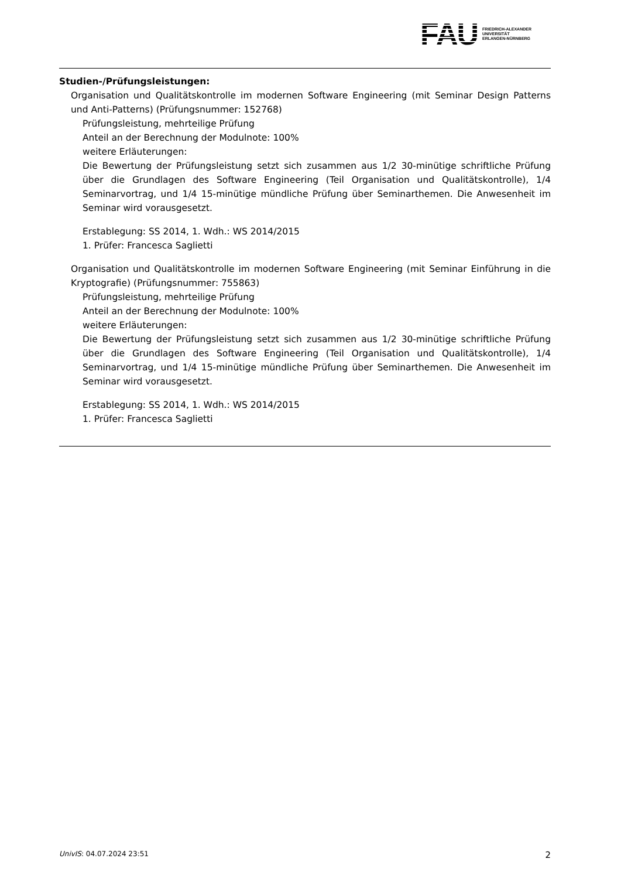FAU
FRIEDRICH-ALEXANDER
UNIVERSITÄT
ERLANGEN-NÜRNBERG
Studien-/Prüfungsleistungen:
Organisation und Qualitätskontrolle im modernen Software Engineering (mit Seminar Design Patterns und Anti-Patterns) (Prüfungsnummer: 152768)
Prüfungsleistung, mehrteilige Prüfung
Anteil an der Berechnung der Modulnote: 100%
weitere Erläuterungen:
Die Bewertung der Prüfungsleistung setzt sich zusammen aus 1/2 30-minütige schriftliche Prüfung über die Grundlagen des Software Engineering (Teil Organisation und Qualitätskontrolle), 1/4 Seminarvortrag, und 1/4 15-minütige mündliche Prüfung über Seminarthemen. Die Anwesenheit im Seminar wird vorausgesetzt.
Erstablegung: SS 2014, 1. Wdh.: WS 2014/2015
1. Prüfer: Francesca Saglietti
Organisation und Qualitätskontrolle im modernen Software Engineering (mit Seminar Einführung in die Kryptografie) (Prüfungsnummer: 755863)
Prüfungsleistung, mehrteilige Prüfung
Anteil an der Berechnung der Modulnote: 100%
weitere Erläuterungen:
Die Bewertung der Prüfungsleistung setzt sich zusammen aus 1/2 30-minütige schriftliche Prüfung über die Grundlagen des Software Engineering (Teil Organisation und Qualitätskontrolle), 1/4 Seminarvortrag, und 1/4 15-minütige mündliche Prüfung über Seminarthemen. Die Anwesenheit im Seminar wird vorausgesetzt.
Erstablegung: SS 2014, 1. Wdh.: WS 2014/2015
1. Prüfer: Francesca Saglietti
UnivIS: 04.07.2024 23:51 2